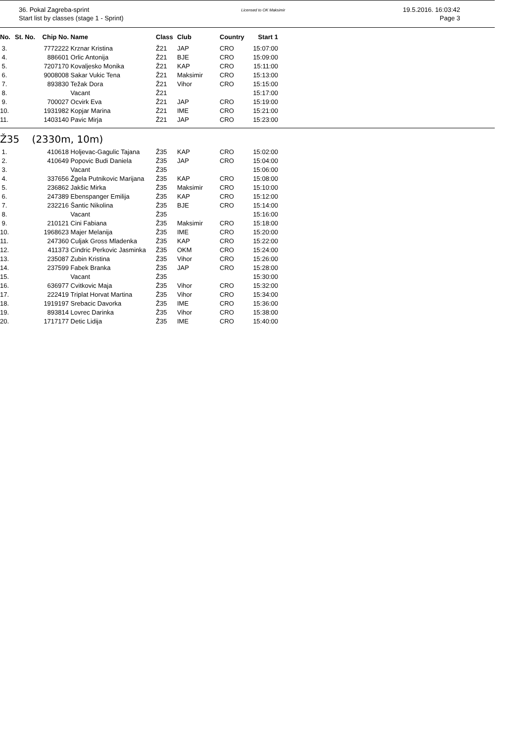36. Pokal Zagreba-sprint
Start list by classes (stage 1 - Sprint)
Licensed to OK Maksimir
19.5.2016. 16:03:42
Page 3
| No. | St. No. | Chip No. | Name | Class | Club | Country | Start 1 |
| --- | --- | --- | --- | --- | --- | --- | --- |
| 3. | | 7772222 | Krznar Kristina | Ž21 | JAP | CRO | 15:07:00 |
| 4. | | 886601 | Orlic Antonija | Ž21 | BJE | CRO | 15:09:00 |
| 5. | | 7207170 | Kovaljesko Monika | Ž21 | KAP | CRO | 15:11:00 |
| 6. | | 9008008 | Sakar Vukic Tena | Ž21 | Maksimir | CRO | 15:13:00 |
| 7. | | 893830 | Težak Dora | Ž21 | Vihor | CRO | 15:15:00 |
| 8. | | | Vacant | Ž21 | | | 15:17:00 |
| 9. | | 700027 | Ocvirk Eva | Ž21 | JAP | CRO | 15:19:00 |
| 10. | | 1931982 | Kopjar Marina | Ž21 | IME | CRO | 15:21:00 |
| 11. | | 1403140 | Pavic Mirja | Ž21 | JAP | CRO | 15:23:00 |
Ž35 (2330m, 10m)
| 1. | | 410618 | Holjevac-Gagulic Tajana | Ž35 | KAP | CRO | 15:02:00 |
| 2. | | 410649 | Popovic Budi Daniela | Ž35 | JAP | CRO | 15:04:00 |
| 3. | | | Vacant | Ž35 | | | 15:06:00 |
| 4. | | 337656 | Žgela Putnikovic Marijana | Ž35 | KAP | CRO | 15:08:00 |
| 5. | | 236862 | Jakšic Mirka | Ž35 | Maksimir | CRO | 15:10:00 |
| 6. | | 247389 | Ebenspanger Emilija | Ž35 | KAP | CRO | 15:12:00 |
| 7. | | 232216 | Šantic Nikolina | Ž35 | BJE | CRO | 15:14:00 |
| 8. | | | Vacant | Ž35 | | | 15:16:00 |
| 9. | | 210121 | Cini Fabiana | Ž35 | Maksimir | CRO | 15:18:00 |
| 10. | | 1968623 | Majer Melanija | Ž35 | IME | CRO | 15:20:00 |
| 11. | | 247360 | Culjak Gross Mladenka | Ž35 | KAP | CRO | 15:22:00 |
| 12. | | 411373 | Cindric Perkovic Jasminka | Ž35 | OKM | CRO | 15:24:00 |
| 13. | | 235087 | Zubin Kristina | Ž35 | Vihor | CRO | 15:26:00 |
| 14. | | 237599 | Fabek Branka | Ž35 | JAP | CRO | 15:28:00 |
| 15. | | | Vacant | Ž35 | | | 15:30:00 |
| 16. | | 636977 | Cvitkovic Maja | Ž35 | Vihor | CRO | 15:32:00 |
| 17. | | 222419 | Triplat Horvat Martina | Ž35 | Vihor | CRO | 15:34:00 |
| 18. | | 1919197 | Srebacic Davorka | Ž35 | IME | CRO | 15:36:00 |
| 19. | | 893814 | Lovrec Darinka | Ž35 | Vihor | CRO | 15:38:00 |
| 20. | | 1717177 | Detic Lidija | Ž35 | IME | CRO | 15:40:00 |